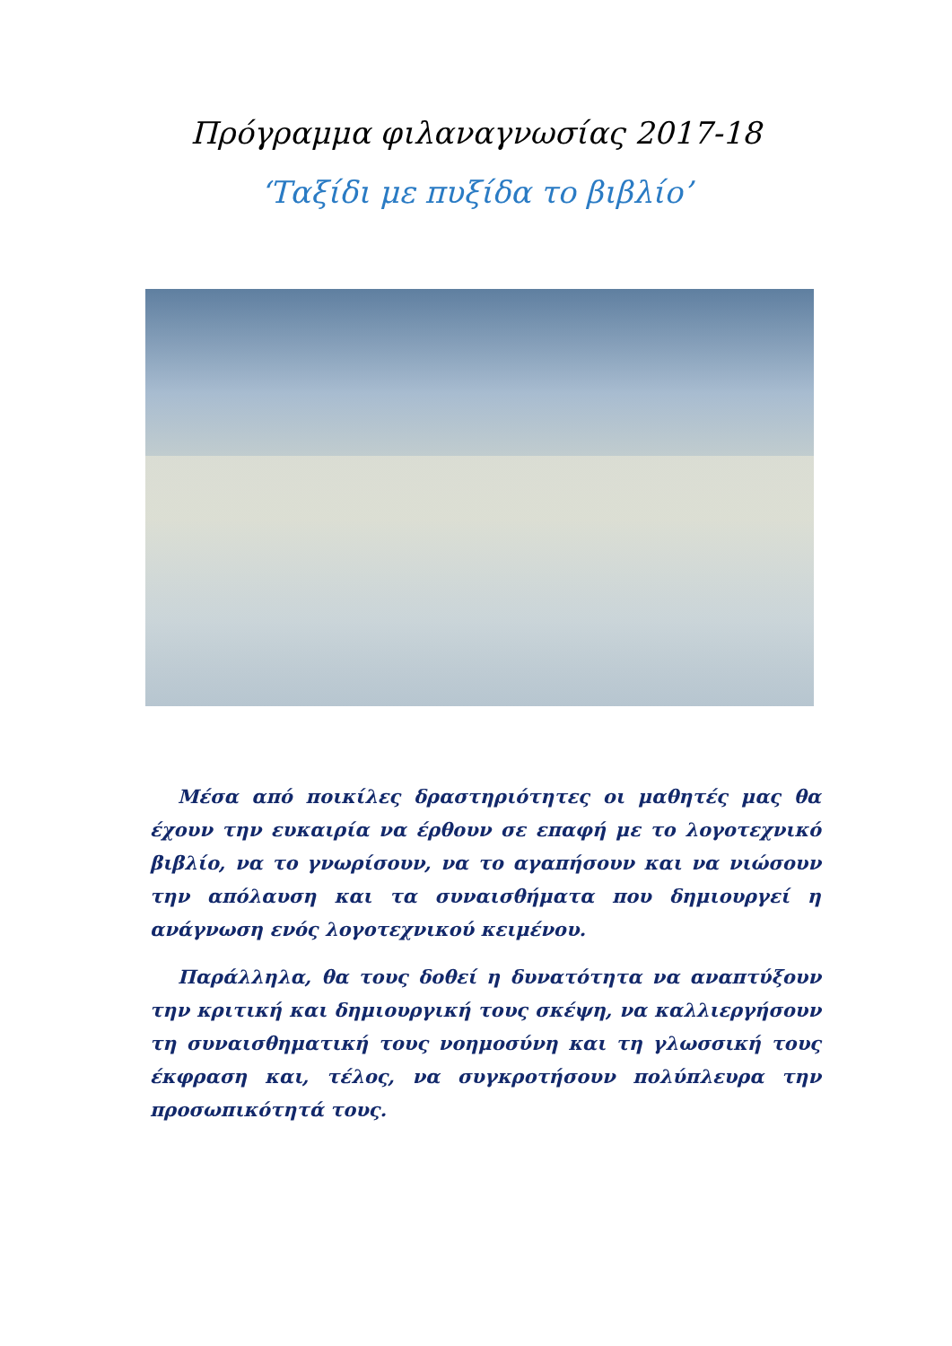Πρόγραμμα φιλαναγνωσίας 2017-18
‘Ταξίδι με πυξίδα το βιβλίο’
Μέσα από ποικίλες δραστηριότητες οι μαθητές μας θα έχουν την ευκαιρία να έρθουν σε επαφή με το λογοτεχνικό βιβλίο, να το γνωρίσουν, να το αγαπήσουν και να νιώσουν την απόλαυση και τα συναισθήματα που δημιουργεί η ανάγνωση ενός λογοτεχνικού κειμένου.
Παράλληλα, θα τους δοθεί η δυνατότητα να αναπτύξουν την κριτική και δημιουργική τους σκέψη, να καλλιεργήσουν τη συναισθηματική τους νοημοσύνη και τη γλωσσική τους έκφραση και, τέλος, να συγκροτήσουν πολύπλευρα την προσωπικότητά τους.